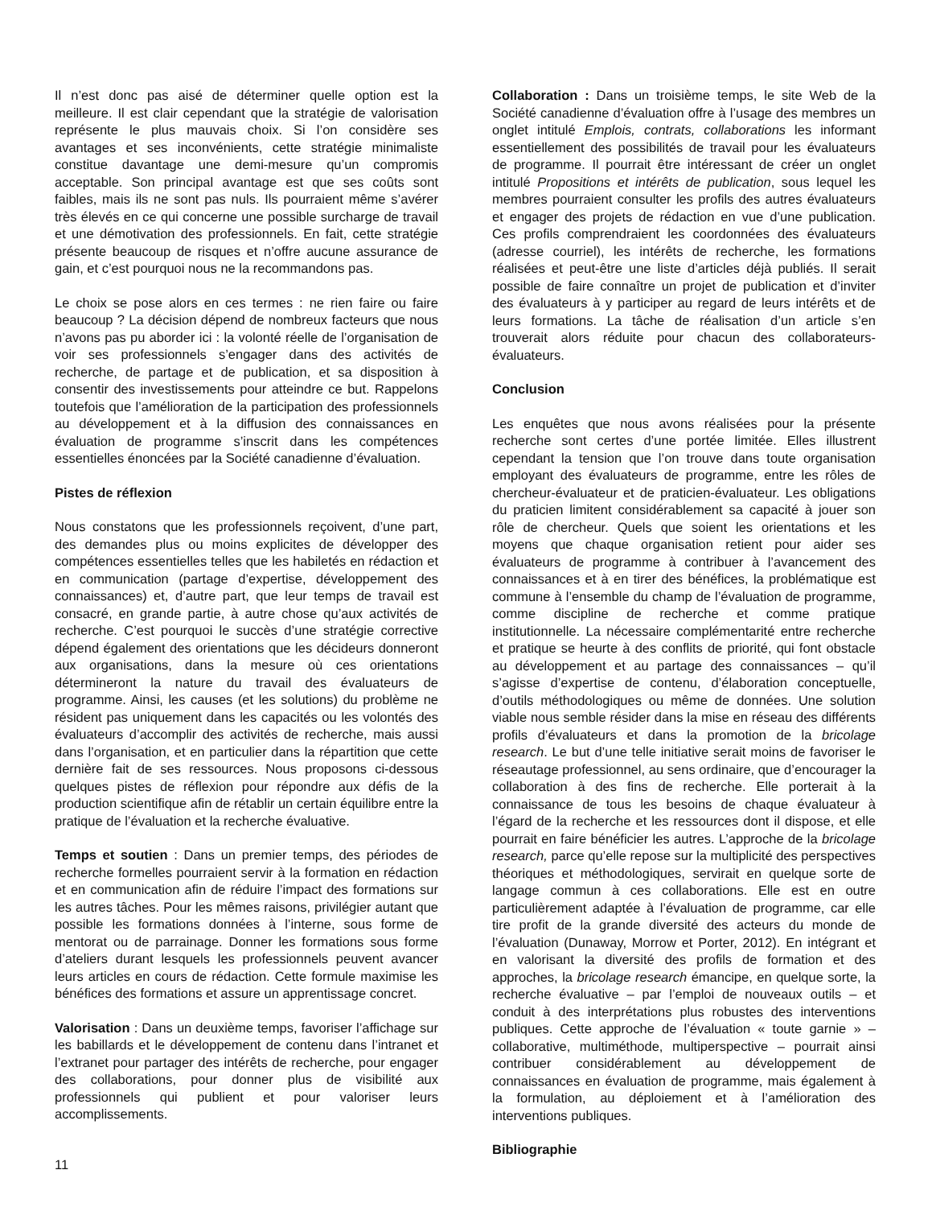Il n’est donc pas aisé de déterminer quelle option est la meilleure. Il est clair cependant que la stratégie de valorisation représente le plus mauvais choix. Si l’on considère ses avantages et ses inconvénients, cette stratégie minimaliste constitue davantage une demi-mesure qu’un compromis acceptable. Son principal avantage est que ses coûts sont faibles, mais ils ne sont pas nuls. Ils pourraient même s’avérer très élevés en ce qui concerne une possible surcharge de travail et une démotivation des professionnels. En fait, cette stratégie présente beaucoup de risques et n’offre aucune assurance de gain, et c’est pourquoi nous ne la recommandons pas.
Le choix se pose alors en ces termes : ne rien faire ou faire beaucoup ? La décision dépend de nombreux facteurs que nous n’avons pas pu aborder ici : la volonté réelle de l’organisation de voir ses professionnels s’engager dans des activités de recherche, de partage et de publication, et sa disposition à consentir des investissements pour atteindre ce but. Rappelons toutefois que l’amélioration de la participation des professionnels au développement et à la diffusion des connaissances en évaluation de programme s’inscrit dans les compétences essentielles énoncées par la Société canadienne d’évaluation.
Pistes de réflexion
Nous constatons que les professionnels reçoivent, d’une part, des demandes plus ou moins explicites de développer des compétences essentielles telles que les habiletés en rédaction et en communication (partage d’expertise, développement des connaissances) et, d’autre part, que leur temps de travail est consacré, en grande partie, à autre chose qu’aux activités de recherche. C’est pourquoi le succès d’une stratégie corrective dépend également des orientations que les décideurs donneront aux organisations, dans la mesure où ces orientations détermineront la nature du travail des évaluateurs de programme. Ainsi, les causes (et les solutions) du problème ne résident pas uniquement dans les capacités ou les volontés des évaluateurs d’accomplir des activités de recherche, mais aussi dans l’organisation, et en particulier dans la répartition que cette dernière fait de ses ressources. Nous proposons ci-dessous quelques pistes de réflexion pour répondre aux défis de la production scientifique afin de rétablir un certain équilibre entre la pratique de l’évaluation et la recherche évaluative.
Temps et soutien : Dans un premier temps, des périodes de recherche formelles pourraient servir à la formation en rédaction et en communication afin de réduire l’impact des formations sur les autres tâches. Pour les mêmes raisons, privilégier autant que possible les formations données à l’interne, sous forme de mentorat ou de parrainage. Donner les formations sous forme d’ateliers durant lesquels les professionnels peuvent avancer leurs articles en cours de rédaction. Cette formule maximise les bénéfices des formations et assure un apprentissage concret.
Valorisation : Dans un deuxième temps, favoriser l’affichage sur les babillards et le développement de contenu dans l’intranet et l’extranet pour partager des intérêts de recherche, pour engager des collaborations, pour donner plus de visibilité aux professionnels qui publient et pour valoriser leurs accomplissements.
Collaboration : Dans un troisième temps, le site Web de la Société canadienne d’évaluation offre à l’usage des membres un onglet intitulé Emplois, contrats, collaborations les informant essentiellement des possibilités de travail pour les évaluateurs de programme. Il pourrait être intéressant de créer un onglet intitulé Propositions et intérêts de publication, sous lequel les membres pourraient consulter les profils des autres évaluateurs et engager des projets de rédaction en vue d’une publication. Ces profils comprendraient les coordonnées des évaluateurs (adresse courriel), les intérêts de recherche, les formations réalisées et peut-être une liste d’articles déjà publiés. Il serait possible de faire connaître un projet de publication et d’inviter des évaluateurs à y participer au regard de leurs intérêts et de leurs formations. La tâche de réalisation d’un article s’en trouverait alors réduite pour chacun des collaborateurs-évaluateurs.
Conclusion
Les enquêtes que nous avons réalisées pour la présente recherche sont certes d’une portée limitée. Elles illustrent cependant la tension que l’on trouve dans toute organisation employant des évaluateurs de programme, entre les rôles de chercheur-évaluateur et de praticien-évaluateur. Les obligations du praticien limitent considérablement sa capacité à jouer son rôle de chercheur. Quels que soient les orientations et les moyens que chaque organisation retient pour aider ses évaluateurs de programme à contribuer à l’avancement des connaissances et à en tirer des bénéfices, la problématique est commune à l’ensemble du champ de l’évaluation de programme, comme discipline de recherche et comme pratique institutionnelle. La nécessaire complémentarité entre recherche et pratique se heurte à des conflits de priorité, qui font obstacle au développement et au partage des connaissances – qu’il s’agisse d’expertise de contenu, d’élaboration conceptuelle, d’outils méthodologiques ou même de données. Une solution viable nous semble résider dans la mise en réseau des différents profils d’évaluateurs et dans la promotion de la bricolage research. Le but d’une telle initiative serait moins de favoriser le réseautage professionnel, au sens ordinaire, que d’encourager la collaboration à des fins de recherche. Elle porterait à la connaissance de tous les besoins de chaque évaluateur à l’égard de la recherche et les ressources dont il dispose, et elle pourrait en faire bénéficier les autres. L’approche de la bricolage research, parce qu’elle repose sur la multiplicité des perspectives théoriques et méthodologiques, servirait en quelque sorte de langage commun à ces collaborations. Elle est en outre particulièrement adaptée à l’évaluation de programme, car elle tire profit de la grande diversité des acteurs du monde de l’évaluation (Dunaway, Morrow et Porter, 2012). En intégrant et en valorisant la diversité des profils de formation et des approches, la bricolage research émancipe, en quelque sorte, la recherche évaluative – par l’emploi de nouveaux outils – et conduit à des interprétations plus robustes des interventions publiques. Cette approche de l’évaluation « toute garnie » – collaborative, multiméthode, multiperspective – pourrait ainsi contribuer considérablement au développement de connaissances en évaluation de programme, mais également à la formulation, au déploiement et à l’amélioration des interventions publiques.
Bibliographie
11